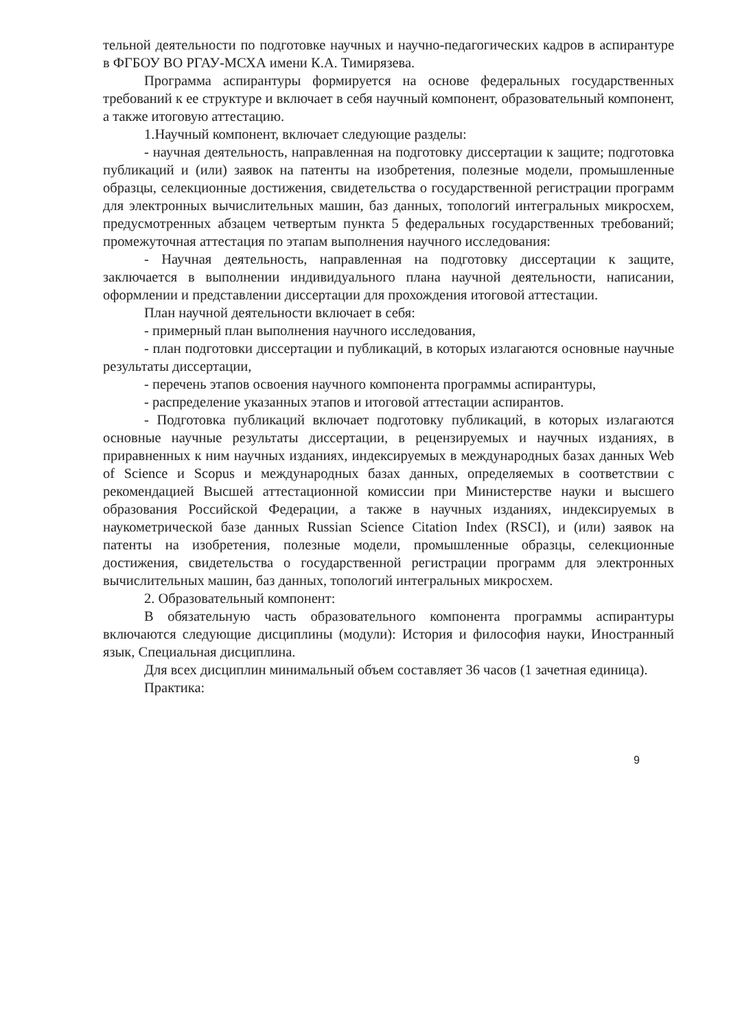тельной деятельности по подготовке научных и научно-педагогических кадров в аспирантуре в ФГБОУ ВО РГАУ-МСХА имени К.А. Тимирязева.
Программа аспирантуры формируется на основе федеральных государственных требований к ее структуре и включает в себя научный компонент, образовательный компонент, а также итоговую аттестацию.
1.Научный компонент, включает следующие разделы:
- научная деятельность, направленная на подготовку диссертации к защите; подготовка публикаций и (или) заявок на патенты на изобретения, полезные модели, промышленные образцы, селекционные достижения, свидетельства о государственной регистрации программ для электронных вычислительных машин, баз данных, топологий интегральных микросхем, предусмотренных абзацем четвертым пункта 5 федеральных государственных требований; промежуточная аттестация по этапам выполнения научного исследования:
- Научная деятельность, направленная на подготовку диссертации к защите, заключается в выполнении индивидуального плана научной деятельности, написании, оформлении и представлении диссертации для прохождения итоговой аттестации.
План научной деятельности включает в себя:
- примерный план выполнения научного исследования,
- план подготовки диссертации и публикаций, в которых излагаются основные научные результаты диссертации,
- перечень этапов освоения научного компонента программы аспирантуры,
- распределение указанных этапов и итоговой аттестации аспирантов.
- Подготовка публикаций включает подготовку публикаций, в которых излагаются основные научные результаты диссертации, в рецензируемых и научных изданиях, в приравненных к ним научных изданиях, индексируемых в международных базах данных Web of Science и Scopus и международных базах данных, определяемых в соответствии с рекомендацией Высшей аттестационной комиссии при Министерстве науки и высшего образования Российской Федерации, а также в научных изданиях, индексируемых в наукометрической базе данных Russian Science Citation Index (RSCI), и (или) заявок на патенты на изобретения, полезные модели, промышленные образцы, селекционные достижения, свидетельства о государственной регистрации программ для электронных вычислительных машин, баз данных, топологий интегральных микросхем.
2. Образовательный компонент:
В обязательную часть образовательного компонента программы аспирантуры включаются следующие дисциплины (модули): История и философия науки, Иностранный язык, Специальная дисциплина.
Для всех дисциплин минимальный объем составляет 36 часов (1 зачетная единица).
Практика:
9